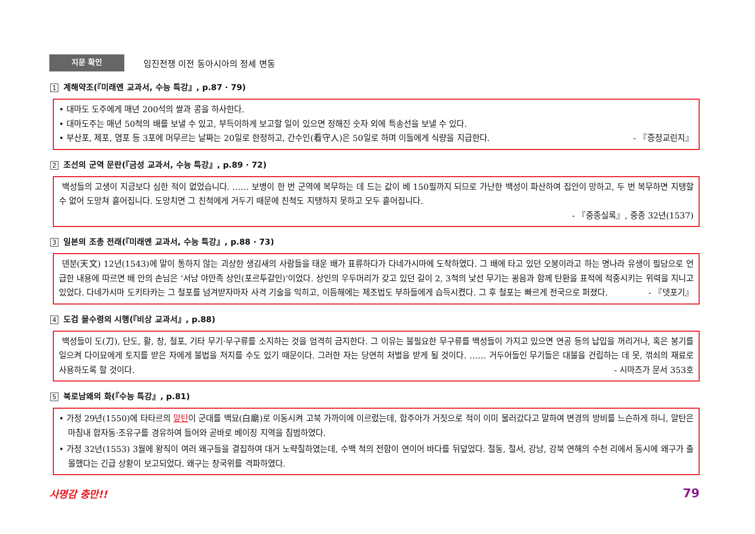지문 확인
임진전쟁 이전 동아시아의 정세 변동
1 계해약조(『미래엔 교과서, 수능 특강』, p.87 · 79)
• 대마도 도주에게 매년 200석의 쌀과 콩을 하사한다.
• 대마도주는 매년 50척의 배를 보낼 수 있고, 부득이하게 보고할 일이 있으면 정해진 숫자 외에 특송선을 보낼 수 있다.
• 부산포, 제포, 염포 등 3포에 머무르는 날짜는 20일로 한정하고, 간수인(看守人)은 50일로 하며 이들에게 식량을 지급한다. - 『증정교린지』
2 조선의 군역 문란(『금성 교과서, 수능 특강』, p.89 · 72)
백성들의 고생이 지금보다 심한 적이 없었습니다. …… 보병이 한 번 군역에 복무하는 데 드는 값이 베 150필까지 되므로 가난한 백성이 파산하여 집안이 망하고, 두 번 복무하면 지탱할 수 없어 도망쳐 흩어집니다. 도망치면 그 친척에게 거두기 때문에 친척도 지탱하지 못하고 모두 흩어집니다.
- 『중종실록』, 중종 32년(1537)
3 일본의 조총 전래(『미래엔 교과서, 수능 특강』, p.88 · 73)
덴분(天文) 12년(1543)에 말이 통하지 않는 괴상한 생김새의 사람들을 태운 배가 표류하다가 다네가시마에 도착하였다. 그 배에 타고 있던 오봉이라고 하는 명나라 유생이 필담으로 언급한 내용에 따르면 배 안의 손님은 ‘서남 야만족 상인(포르투갈인)’이었다. 상인의 우두머리가 갖고 있던 길이 2, 3척의 낯선 무기는 굉음과 함께 탄환을 표적에 적중시키는 위력을 지니고 있었다. 다네가시마 도키타카는 그 철포를 넘겨받자마자 사격 기술을 익히고, 이듬해에는 제조법도 부하들에게 습득시켰다. 그 후 철포는 빠르게 전국으로 퍼졌다. - 『뎃포기』
4 도검 몰수령의 시행(『비상 교과서』, p.88)
백성들이 도(刀), 단도, 활, 창, 철포, 기타 무기·무구류를 소지하는 것을 엄격히 금지한다. 그 이유는 불필요한 무구류를 백성들이 가지고 있으면 연공 등의 납입을 꺼리거나, 혹은 봉기를 일으켜 다이묘에게 토지를 받은 자에게 불법을 저지를 수도 있기 때문이다. 그러한 자는 당연히 처벌을 받게 될 것이다. …… 거두어들인 무기들은 대불을 건립하는 데 못, 꺾쇠의 재료로 사용하도록 할 것이다. - 시마즈가 문서 353호
5 북로남왜의 화(『수능 특강』, p.81)
• 가정 29년(1550)에 타타르의 알탄이 군대를 백묘(白廟)로 이동시켜 고북 가까이에 이르렀는데, 합주아가 거짓으로 적이 이미 물러갔다고 말하여 변경의 방비를 느슨하게 하니, 알탄은 마침내 합자동·조유구를 경유하여 들어와 곧바로 베이징 지역을 침범하였다.
• 가정 32년(1553) 3월에 왕직이 여러 왜구들을 결집하여 대거 노략질하였는데, 수백 척의 전함이 연이어 바다를 뒤덮었다. 절동, 절서, 강남, 강북 연해의 수천 리에서 동시에 왜구가 출몰했다는 긴급 상황이 보고되었다. 왜구는 창국위를 격파하였다.
사명감 충만!! 79